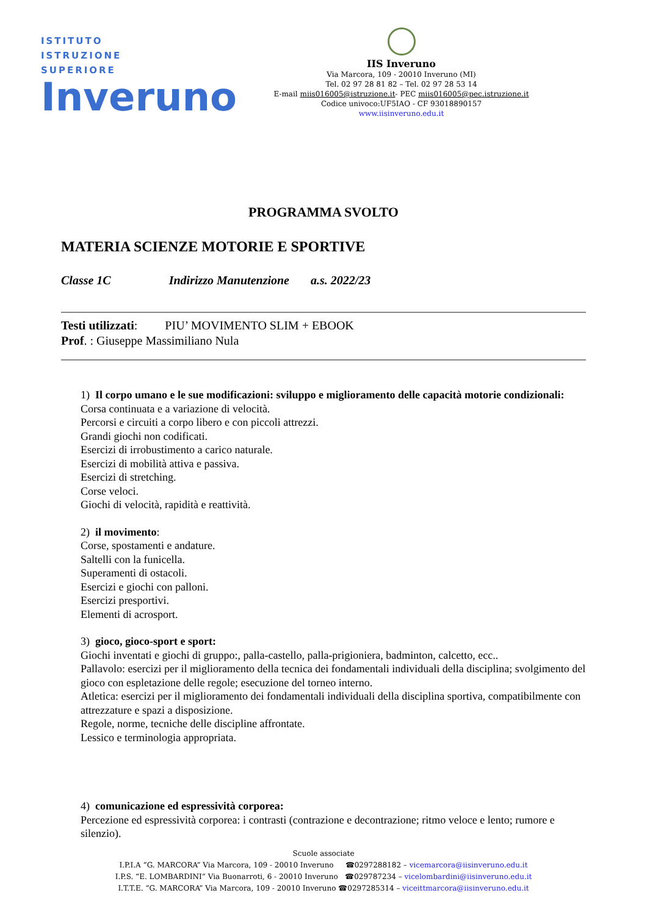ISTITUTO
ISTRUZIONE
SUPERIORE
Inveruno
IIS Inveruno
Via Marcora, 109 - 20010 Inveruno (MI)
Tel. 02 97 28 81 82 – Tel. 02 97 28 53 14
E-mail miis016005@istruzione.it- PEC miis016005@pec.istruzione.it
Codice univoco:UF5IAO - CF 93018890157
www.iisinveruno.edu.it
PROGRAMMA SVOLTO
MATERIA SCIENZE MOTORIE E SPORTIVE
Classe 1C Indirizzo Manutenzione a.s. 2022/23
Testi utilizzati: PIU’ MOVIMENTO SLIM + EBOOK
Prof. : Giuseppe Massimiliano Nula
1) Il corpo umano e le sue modificazioni: sviluppo e miglioramento delle capacità motorie condizionali:
Corsa continuata e a variazione di velocità.
Percorsi e circuiti a corpo libero e con piccoli attrezzi.
Grandi giochi non codificati.
Esercizi di irrobustimento a carico naturale.
Esercizi di mobilità attiva e passiva.
Esercizi di stretching.
Corse veloci.
Giochi di velocità, rapidità e reattività.
2) il movimento:
Corse, spostamenti e andature.
Saltelli con la funicella.
Superamenti di ostacoli.
Esercizi e giochi con palloni.
Esercizi presportivi.
Elementi di acrosport.
3) gioco, gioco-sport e sport:
Giochi inventati e giochi di gruppo:, palla-castello, palla-prigioniera, badminton, calcetto, ecc..
Pallavolo: esercizi per il miglioramento della tecnica dei fondamentali individuali della disciplina; svolgimento del gioco con espletazione delle regole; esecuzione del torneo interno.
Atletica: esercizi per il miglioramento dei fondamentali individuali della disciplina sportiva, compatibilmente con attrezzature e spazi a disposizione.
Regole, norme, tecniche delle discipline affrontate.
Lessico e terminologia appropriata.
4) comunicazione ed espressività corporea:
Percezione ed espressività corporea: i contrasti (contrazione e decontrazione; ritmo veloce e lento; rumore e silenzio).
Scuole associate
I.P.I.A “G. MARCORA” Via Marcora, 109 - 20010 Inveruno ☎0297288182 – vicemarcora@iisinveruno.edu.it
I.P.S. “E. LOMBARDINI” Via Buonarroti, 6 - 20010 Inveruno ☎029787234 – vicelombardini@iisinveruno.edu.it
I.T.T.E. “G. MARCORA” Via Marcora, 109 - 20010 Inveruno ☎0297285314 – viceittmarcora@iisinveruno.edu.it